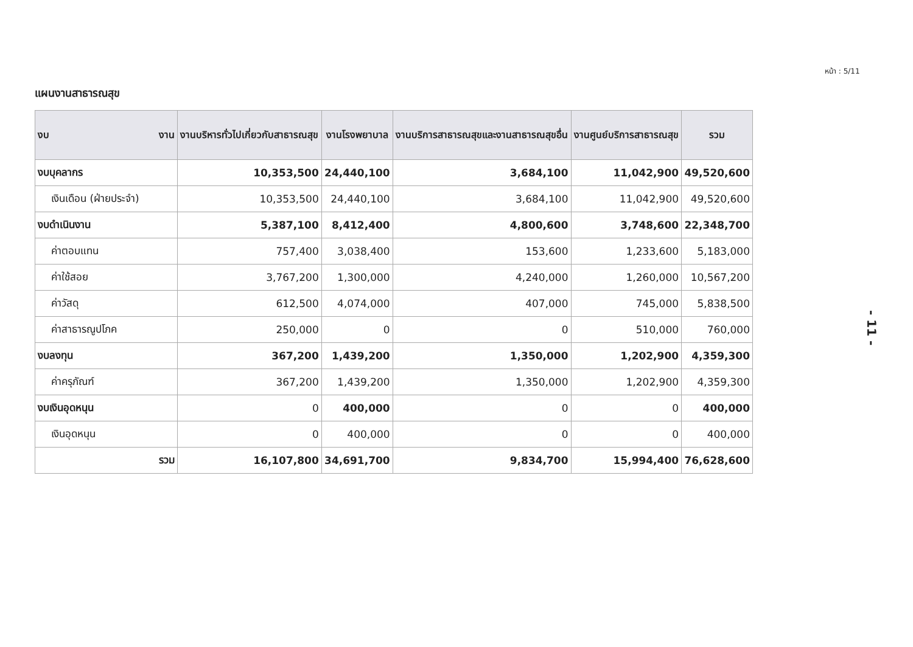หน้า : 5/11
แผนงานสาธารณสุข
| งบ งาน | งานบริหารทั่วไปเกี่ยวกับสาธารณสุข | งานโรงพยาบาล | งานบริการสาธารณสุขและงานสาธารณสุขอื่น | งานศูนย์บริการสาธารณสุข | รวม |
| --- | --- | --- | --- | --- | --- |
| งบบุคลากร | 10,353,500 | 24,440,100 | 3,684,100 | 11,042,900 | 49,520,600 |
| เงินเดือน (ฝ่ายประจำ) | 10,353,500 | 24,440,100 | 3,684,100 | 11,042,900 | 49,520,600 |
| งบดำเนินงาน | 5,387,100 | 8,412,400 | 4,800,600 | 3,748,600 | 22,348,700 |
| ค่าตอบแทน | 757,400 | 3,038,400 | 153,600 | 1,233,600 | 5,183,000 |
| ค่าใช้สอย | 3,767,200 | 1,300,000 | 4,240,000 | 1,260,000 | 10,567,200 |
| ค่าวัสดุ | 612,500 | 4,074,000 | 407,000 | 745,000 | 5,838,500 |
| ค่าสาธารณูปโภค | 250,000 | 0 | 0 | 510,000 | 760,000 |
| งบลงทุน | 367,200 | 1,439,200 | 1,350,000 | 1,202,900 | 4,359,300 |
| ค่าครุภัณฑ์ | 367,200 | 1,439,200 | 1,350,000 | 1,202,900 | 4,359,300 |
| งบเงินอุดหนุน | 0 | 400,000 | 0 | 0 | 400,000 |
| เงินอุดหนุน | 0 | 400,000 | 0 | 0 | 400,000 |
| รวม | 16,107,800 | 34,691,700 | 9,834,700 | 15,994,400 | 76,628,600 |
- 11 -